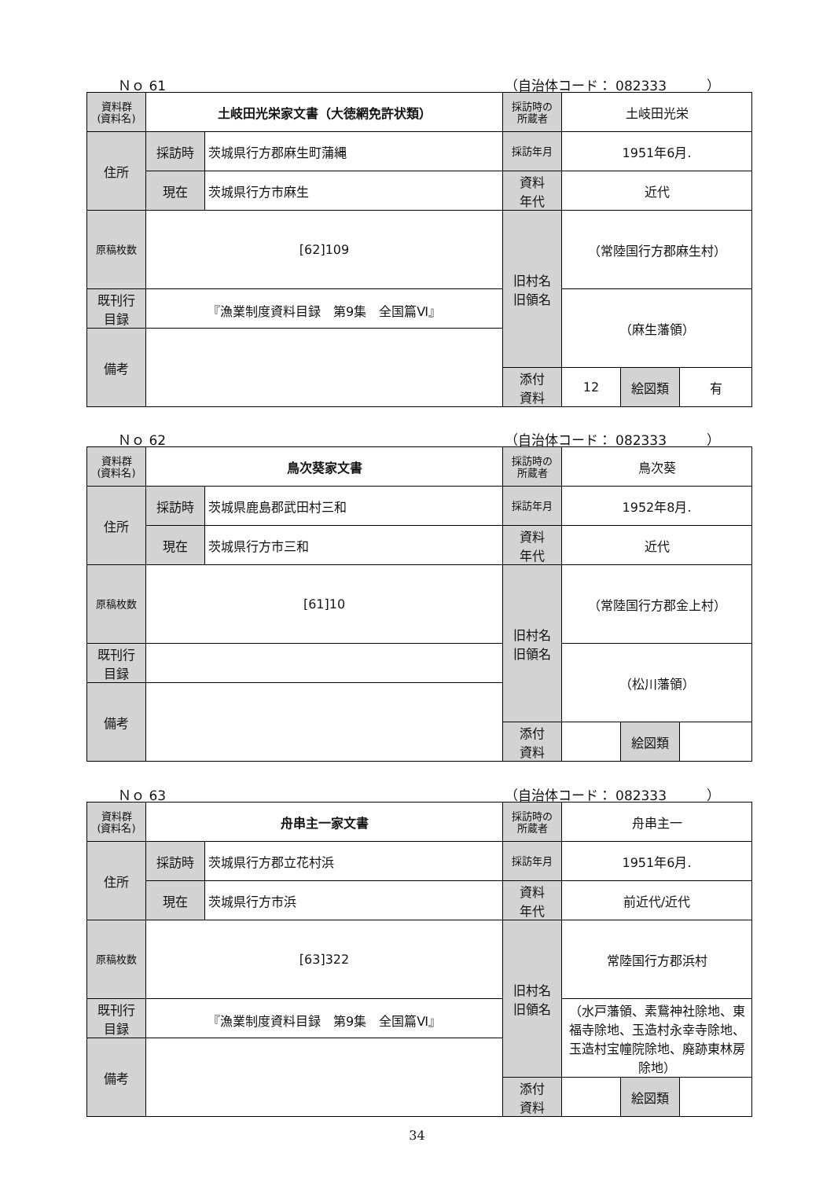Ｎｏ 61 （自治体コード： 082333　　　）
| 資料群 (資料名) | 土岐田光栄家文書（大徳網免許状類） | | 採訪時の 所蔵者 | 土岐田光栄 | | |
| 住所 | 採訪時 | 茨城県行方郡麻生町蒲縄 | 採訪年月 | 1951年6月. | | |
| | 現在 | 茨城県行方市麻生 | 資料 年代 | 近代 | | |
| 原稿枚数 | [62]109 | | 旧村名 旧領名 | （常陸国行方郡麻生村） | | |
| 既刊行 目録 | 『漁業制度資料目録 第9集 全国篇Ⅵ』 | | | （麻生藩領） | | |
| 備考 | | | | | | |
| | | | 添付 資料 | 12 | 絵図類 | 有 |
Ｎｏ 62 （自治体コード： 082333　　　）
| 資料群 (資料名) | 鳥次葵家文書 | | 採訪時の 所蔵者 | 鳥次葵 | | |
| 住所 | 採訪時 | 茨城県鹿島郡武田村三和 | 採訪年月 | 1952年8月. | | |
| | 現在 | 茨城県行方市三和 | 資料 年代 | 近代 | | |
| 原稿枚数 | [61]10 | | 旧村名 旧領名 | （常陸国行方郡金上村） | | |
| 既刊行 目録 | | | | （松川藩領） | | |
| 備考 | | | | | | |
| | | | 添付 資料 | | 絵図類 | |
Ｎｏ 63 （自治体コード： 082333　　　）
| 資料群 (資料名) | 舟串主一家文書 | | 採訪時の 所蔵者 | 舟串主一 | | |
| 住所 | 採訪時 | 茨城県行方郡立花村浜 | 採訪年月 | 1951年6月. | | |
| | 現在 | 茨城県行方市浜 | 資料 年代 | 前近代/近代 | | |
| 原稿枚数 | [63]322 | | 旧村名 旧領名 | 常陸国行方郡浜村 | | |
| 既刊行 目録 | 『漁業制度資料目録 第9集 全国篇Ⅵ』 | | | （水戸藩領、素鵞神社除地、東福寺除地、玉造村永幸寺除地、玉造村宝幢院除地、廃跡東林房除地） | | |
| 備考 | | | | | | |
| | | | 添付 資料 | | 絵図類 | |
34